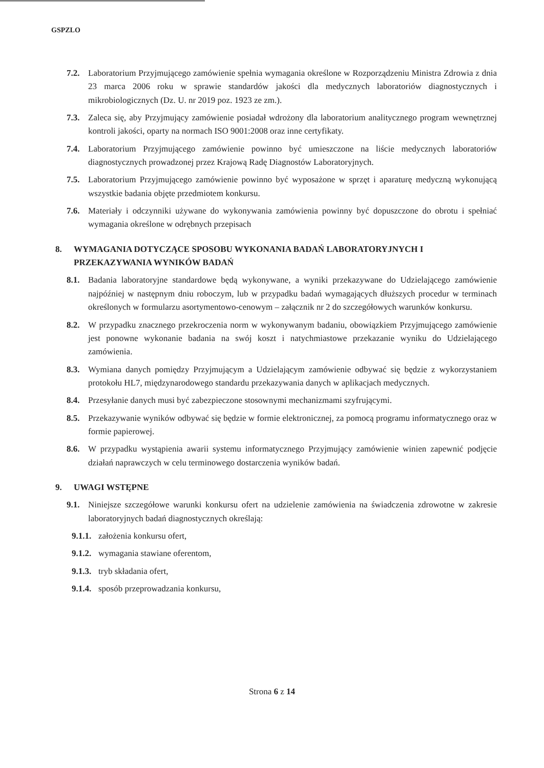GSPZLO
7.2. Laboratorium Przyjmującego zamówienie spełnia wymagania określone w Rozporządzeniu Ministra Zdrowia z dnia 23 marca 2006 roku w sprawie standardów jakości dla medycznych laboratoriów diagnostycznych i mikrobiologicznych (Dz. U. nr 2019 poz. 1923 ze zm.).
7.3. Zaleca się, aby Przyjmujący zamówienie posiadał wdrożony dla laboratorium analitycznego program wewnętrznej kontroli jakości, oparty na normach ISO 9001:2008 oraz inne certyfikaty.
7.4. Laboratorium Przyjmującego zamówienie powinno być umieszczone na liście medycznych laboratoriów diagnostycznych prowadzonej przez Krajową Radę Diagnostów Laboratoryjnych.
7.5. Laboratorium Przyjmującego zamówienie powinno być wyposażone w sprzęt i aparaturę medyczną wykonującą wszystkie badania objęte przedmiotem konkursu.
7.6. Materiały i odczynniki używane do wykonywania zamówienia powinny być dopuszczone do obrotu i spełniać wymagania określone w odrębnych przepisach
8. WYMAGANIA DOTYCZĄCE SPOSOBU WYKONANIA BADAŃ LABORATORYJNYCH I PRZEKAZYWANIA WYNIKÓW BADAŃ
8.1. Badania laboratoryjne standardowe będą wykonywane, a wyniki przekazywane do Udzielającego zamówienie najpóźniej w następnym dniu roboczym, lub w przypadku badań wymagających dłuższych procedur w terminach określonych w formularzu asortymentowo-cenowym – załącznik nr 2 do szczegółowych warunków konkursu.
8.2. W przypadku znacznego przekroczenia norm w wykonywanym badaniu, obowiązkiem Przyjmującego zamówienie jest ponowne wykonanie badania na swój koszt i natychmiastowe przekazanie wyniku do Udzielającego zamówienia.
8.3. Wymiana danych pomiędzy Przyjmującym a Udzielającym zamówienie odbywać się będzie z wykorzystaniem protokołu HL7, międzynarodowego standardu przekazywania danych w aplikacjach medycznych.
8.4. Przesyłanie danych musi być zabezpieczone stosownymi mechanizmami szyfrującymi.
8.5. Przekazywanie wyników odbywać się będzie w formie elektronicznej, za pomocą programu informatycznego oraz w formie papierowej.
8.6. W przypadku wystąpienia awarii systemu informatycznego Przyjmujący zamówienie winien zapewnić podjęcie działań naprawczych w celu terminowego dostarczenia wyników badań.
9. UWAGI WSTĘPNE
9.1. Niniejsze szczegółowe warunki konkursu ofert na udzielenie zamówienia na świadczenia zdrowotne w zakresie laboratoryjnych badań diagnostycznych określają:
9.1.1. założenia konkursu ofert,
9.1.2. wymagania stawiane oferentom,
9.1.3. tryb składania ofert,
9.1.4. sposób przeprowadzania konkursu,
Strona 6 z 14